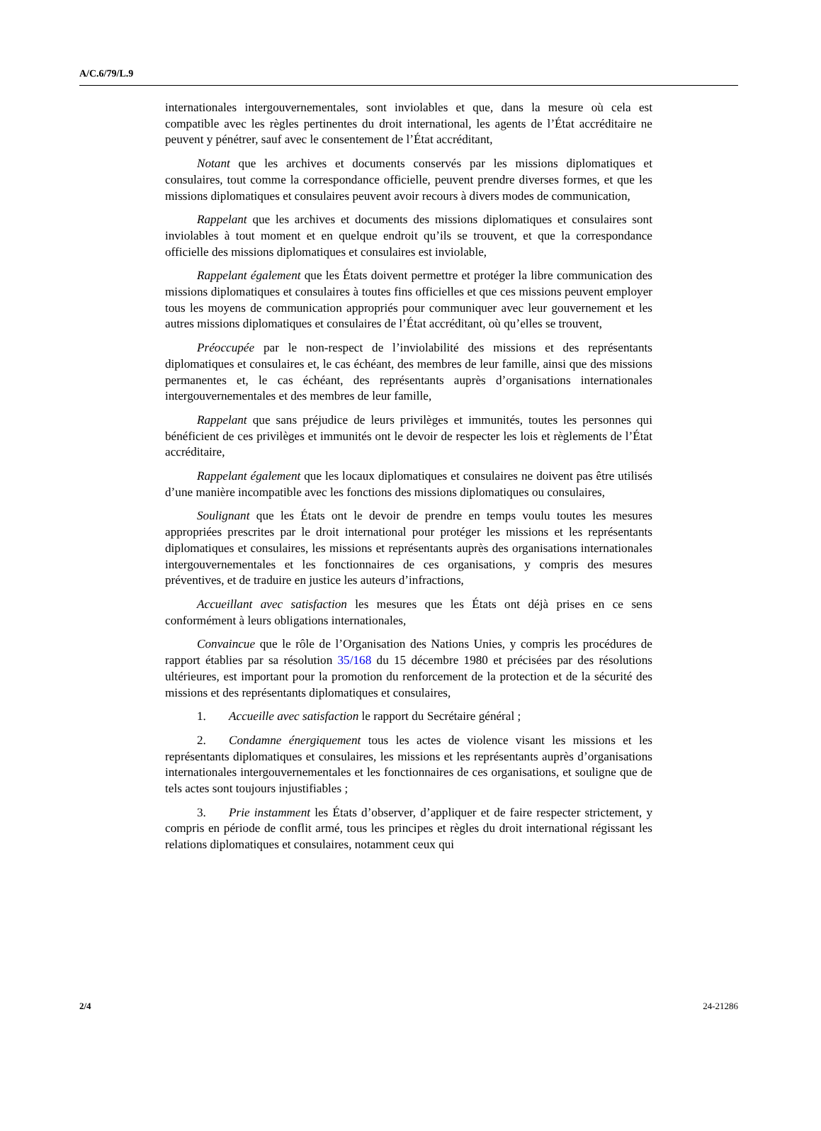A/C.6/79/L.9
internationales intergouvernementales, sont inviolables et que, dans la mesure où cela est compatible avec les règles pertinentes du droit international, les agents de l’État accréditaire ne peuvent y pénétrer, sauf avec le consentement de l’État accréditant,
Notant que les archives et documents conservés par les missions diplomatiques et consulaires, tout comme la correspondance officielle, peuvent prendre diverses formes, et que les missions diplomatiques et consulaires peuvent avoir recours à divers modes de communication,
Rappelant que les archives et documents des missions diplomatiques et consulaires sont inviolables à tout moment et en quelque endroit qu’ils se trouvent, et que la correspondance officielle des missions diplomatiques et consulaires est inviolable,
Rappelant également que les États doivent permettre et protéger la libre communication des missions diplomatiques et consulaires à toutes fins officielles et que ces missions peuvent employer tous les moyens de communication appropriés pour communiquer avec leur gouvernement et les autres missions diplomatiques et consulaires de l’État accréditant, où qu’elles se trouvent,
Préoccupée par le non-respect de l’inviolabilité des missions et des représentants diplomatiques et consulaires et, le cas échéant, des membres de leur famille, ainsi que des missions permanentes et, le cas échéant, des représentants auprès d’organisations internationales intergouvernementales et des membres de leur famille,
Rappelant que sans préjudice de leurs privilèges et immunités, toutes les personnes qui bénéficient de ces privilèges et immunités ont le devoir de respecter les lois et règlements de l’État accréditaire,
Rappelant également que les locaux diplomatiques et consulaires ne doivent pas être utilisés d’une manière incompatible avec les fonctions des missions diplomatiques ou consulaires,
Soulignant que les États ont le devoir de prendre en temps voulu toutes les mesures appropriées prescrites par le droit international pour protéger les missions et les représentants diplomatiques et consulaires, les missions et représentants auprès des organisations internationales intergouvernementales et les fonctionnaires de ces organisations, y compris des mesures préventives, et de traduire en justice les auteurs d’infractions,
Accueillant avec satisfaction les mesures que les États ont déjà prises en ce sens conformément à leurs obligations internationales,
Convaincue que le rôle de l’Organisation des Nations Unies, y compris les procédures de rapport établies par sa résolution 35/168 du 15 décembre 1980 et précisées par des résolutions ultérieures, est important pour la promotion du renforcement de la protection et de la sécurité des missions et des représentants diplomatiques et consulaires,
1. Accueille avec satisfaction le rapport du Secrétaire général ;
2. Condamne énergiquement tous les actes de violence visant les missions et les représentants diplomatiques et consulaires, les missions et les représentants auprès d’organisations internationales intergouvernementales et les fonctionnaires de ces organisations, et souligne que de tels actes sont toujours injustifiables ;
3. Prie instamment les États d’observer, d’appliquer et de faire respecter strictement, y compris en période de conflit armé, tous les principes et règles du droit international régissant les relations diplomatiques et consulaires, notamment ceux qui
2/4 24-21286